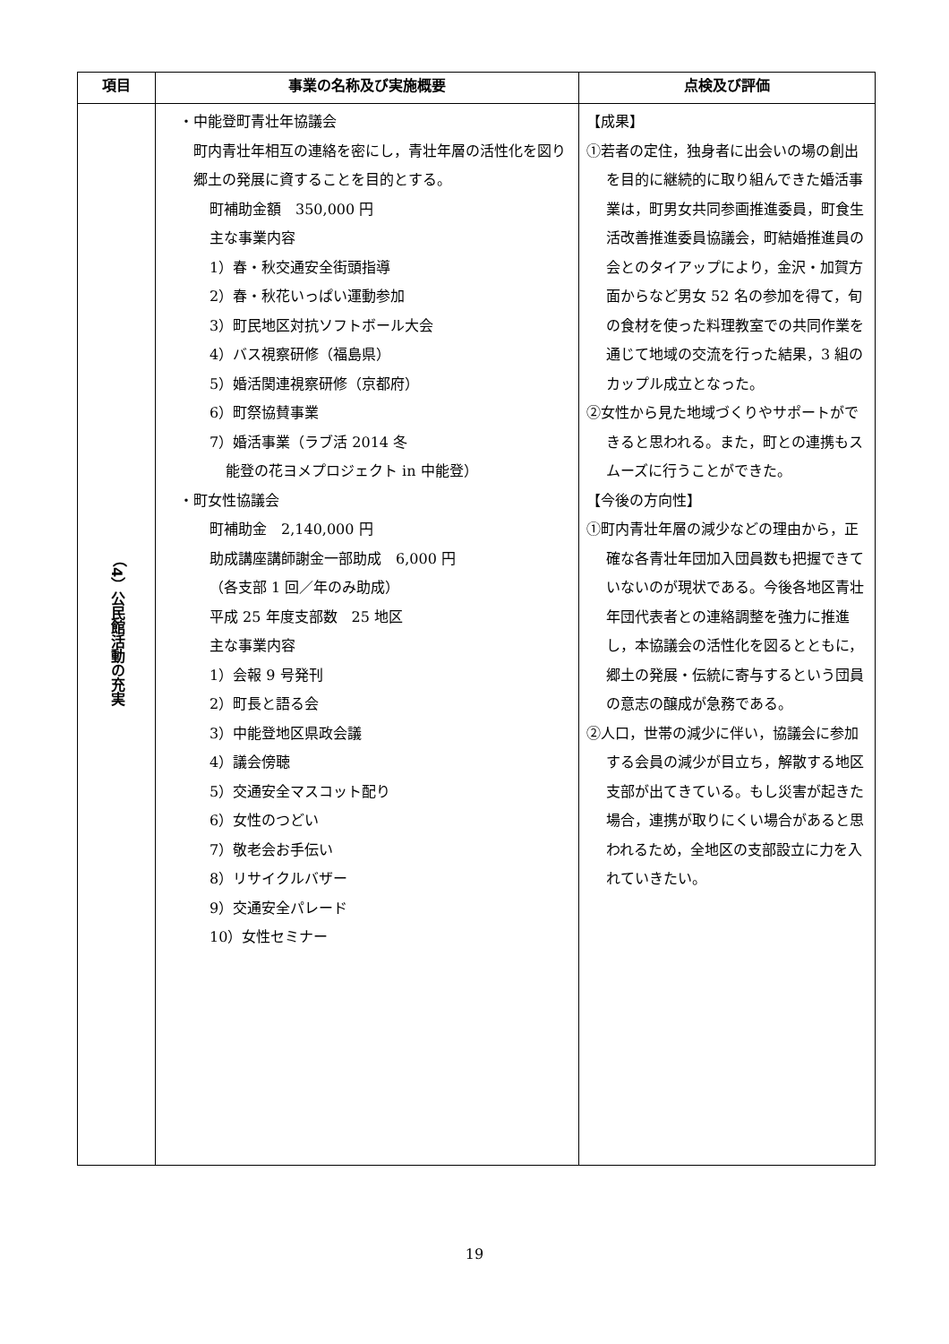| 項目 | 事業の名称及び実施概要 | 点検及び評価 |
| --- | --- | --- |
| （4）公民館活動の充実 | ・中能登町青壮年協議会 町内青壮年相互の連絡を密にし，青壮年層の活性化を図り郷土の発展に資することを目的とする。 町補助金額 350,000 円 主な事業内容 1）春・秋交通安全街頭指導 2）春・秋花いっぱい運動参加 3）町民地区対抗ソフトボール大会 4）バス視察研修（福島県） 5）婚活関連視察研修（京都府） 6）町祭協賛事業 7）婚活事業（ラブ活 2014 冬 能登の花ヨメプロジェクト in 中能登） ・町女性協議会 町補助金 2,140,000 円 助成講座講師謝金一部助成 6,000 円 （各支部 1 回／年のみ助成） 平成 25 年度支部数 25 地区 主な事業内容 1）会報 9 号発刊 2）町長と語る会 3）中能登地区県政会議 4）議会傍聴 5）交通安全マスコット配り 6）女性のつどい 7）敬老会お手伝い 8）リサイクルバザー 9）交通安全パレード 10）女性セミナー | 【成果】 ①若者の定住，独身者に出会いの場の創出を目的に継続的に取り組んできた婚活事業は，町男女共同参画推進委員，町食生活改善推進委員協議会，町結婚推進員の会とのタイアップにより，金沢・加賀方面からなど男女 52 名の参加を得て，旬の食材を使った料理教室での共同作業を通じて地域の交流を行った結果，3 組のカップル成立となった。 ②女性から見た地域づくりやサポートができると思われる。また，町との連携もスムーズに行うことができた。 【今後の方向性】 ①町内青壮年層の減少などの理由から，正確な各青壮年団加入団員数も把握できていないのが現状である。今後各地区青壮年団代表者との連絡調整を強力に推進し，本協議会の活性化を図るとともに，郷土の発展・伝統に寄与するという団員の意志の醸成が急務である。 ②人口，世帯の減少に伴い，協議会に参加する会員の減少が目立ち，解散する地区支部が出てきている。もし災害が起きた場合，連携が取りにくい場合があると思われるため，全地区の支部設立に力を入れていきたい。 |
19